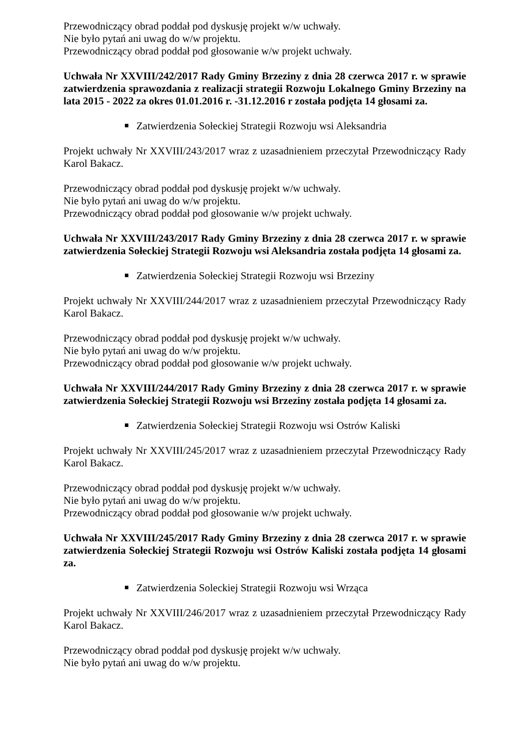Przewodniczący obrad poddał pod dyskusję projekt w/w uchwały.
Nie było pytań ani uwag do w/w projektu.
Przewodniczący obrad poddał pod głosowanie w/w projekt uchwały.
Uchwała Nr XXVIII/242/2017 Rady Gminy Brzeziny z dnia 28 czerwca 2017 r. w sprawie zatwierdzenia sprawozdania z realizacji strategii Rozwoju Lokalnego Gminy Brzeziny na lata 2015 - 2022 za okres 01.01.2016 r. -31.12.2016 r została podjęta 14 głosami za.
Zatwierdzenia Sołeckiej Strategii Rozwoju wsi Aleksandria
Projekt uchwały Nr XXVIII/243/2017 wraz z uzasadnieniem przeczytał Przewodniczący Rady Karol Bakacz.
Przewodniczący obrad poddał pod dyskusję projekt w/w uchwały.
Nie było pytań ani uwag do w/w projektu.
Przewodniczący obrad poddał pod głosowanie w/w projekt uchwały.
Uchwała Nr XXVIII/243/2017 Rady Gminy Brzeziny z dnia 28 czerwca 2017 r. w sprawie zatwierdzenia Sołeckiej Strategii Rozwoju wsi Aleksandria została podjęta 14 głosami za.
Zatwierdzenia Sołeckiej Strategii Rozwoju wsi Brzeziny
Projekt uchwały Nr XXVIII/244/2017 wraz z uzasadnieniem przeczytał Przewodniczący Rady Karol Bakacz.
Przewodniczący obrad poddał pod dyskusję projekt w/w uchwały.
Nie było pytań ani uwag do w/w projektu.
Przewodniczący obrad poddał pod głosowanie w/w projekt uchwały.
Uchwała Nr XXVIII/244/2017 Rady Gminy Brzeziny z dnia 28 czerwca 2017 r. w sprawie zatwierdzenia Sołeckiej Strategii Rozwoju wsi Brzeziny została podjęta 14 głosami za.
Zatwierdzenia Sołeckiej Strategii Rozwoju wsi Ostrów Kaliski
Projekt uchwały Nr XXVIII/245/2017 wraz z uzasadnieniem przeczytał Przewodniczący Rady Karol Bakacz.
Przewodniczący obrad poddał pod dyskusję projekt w/w uchwały.
Nie było pytań ani uwag do w/w projektu.
Przewodniczący obrad poddał pod głosowanie w/w projekt uchwały.
Uchwała Nr XXVIII/245/2017 Rady Gminy Brzeziny z dnia 28 czerwca 2017 r. w sprawie zatwierdzenia Sołeckiej Strategii Rozwoju wsi Ostrów Kaliski została podjęta 14 głosami za.
Zatwierdzenia Soleckiej Strategii Rozwoju wsi Wrząca
Projekt uchwały Nr XXVIII/246/2017 wraz z uzasadnieniem przeczytał Przewodniczący Rady Karol Bakacz.
Przewodniczący obrad poddał pod dyskusję projekt w/w uchwały.
Nie było pytań ani uwag do w/w projektu.